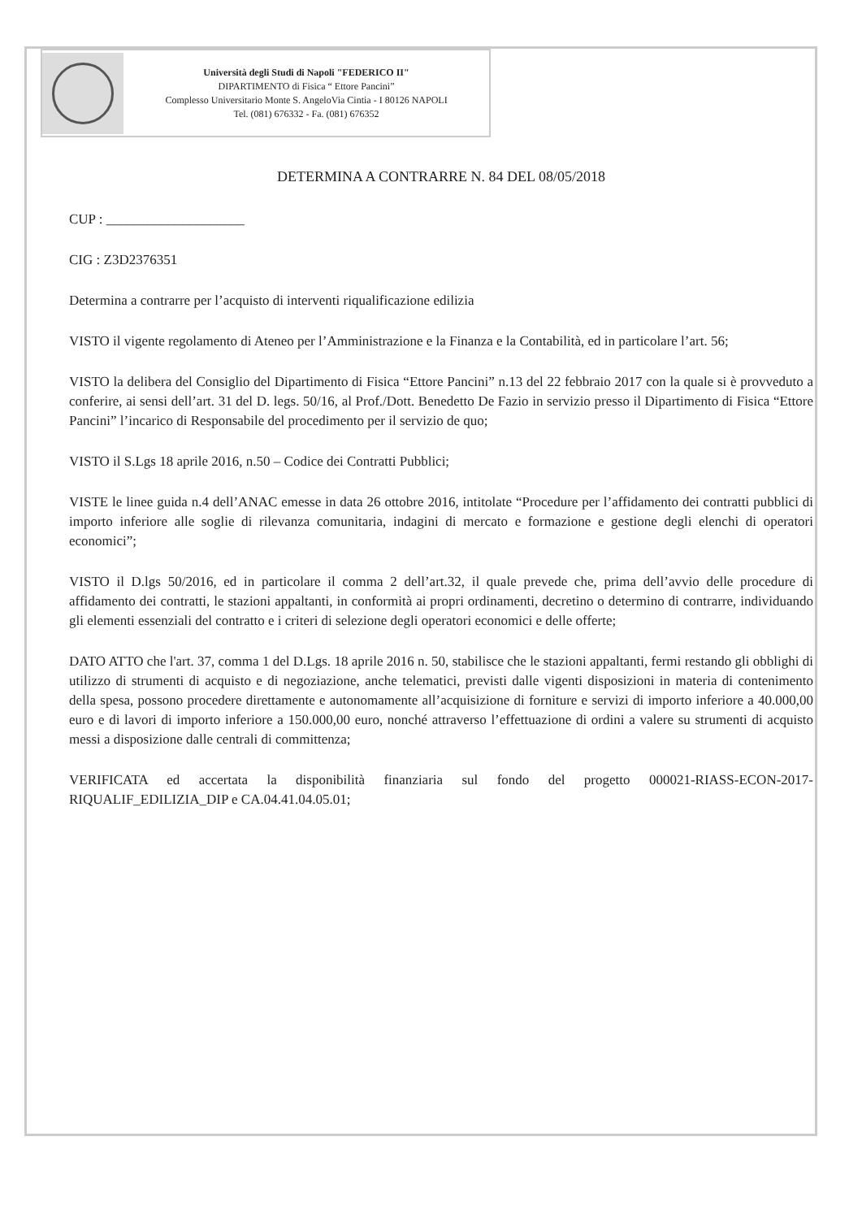Università degli Studi di Napoli "FEDERICO II"
DIPARTIMENTO di Fisica “ Ettore Pancini”
Complesso Universitario Monte S. AngeloVia Cintia - I 80126 NAPOLI
Tel. (081) 676332 - Fa. (081) 676352
DETERMINA A CONTRARRE N. 84 DEL 08/05/2018
CUP : ____________________
CIG : Z3D2376351
Determina a contrarre per l’acquisto di interventi riqualificazione edilizia
VISTO il vigente regolamento di Ateneo per l’Amministrazione e la Finanza e la Contabilità, ed in particolare l’art. 56;
VISTO la delibera del Consiglio del Dipartimento di Fisica “Ettore Pancini” n.13 del 22 febbraio 2017 con la quale si è provveduto a conferire, ai sensi dell’art. 31 del D. legs. 50/16, al Prof./Dott. Benedetto De Fazio in servizio presso il Dipartimento di Fisica “Ettore Pancini” l’incarico di Responsabile del procedimento per il servizio de quo;
VISTO il S.Lgs 18 aprile 2016, n.50 – Codice dei Contratti Pubblici;
VISTE le linee guida n.4 dell’ANAC emesse in data 26 ottobre 2016, intitolate “Procedure per l’affidamento dei contratti pubblici di importo inferiore alle soglie di rilevanza comunitaria, indagini di mercato e formazione e gestione degli elenchi di operatori economici”;
VISTO il D.lgs 50/2016, ed in particolare il comma 2 dell’art.32, il quale prevede che, prima dell’avvio delle procedure di affidamento dei contratti, le stazioni appaltanti, in conformità ai propri ordinamenti, decretino o determino di contrarre, individuando gli elementi essenziali del contratto e i criteri di selezione degli operatori economici e delle offerte;
DATO ATTO che l'art. 37, comma 1 del D.Lgs. 18 aprile 2016 n. 50, stabilisce che le stazioni appaltanti, fermi restando gli obblighi di utilizzo di strumenti di acquisto e di negoziazione, anche telematici, previsti dalle vigenti disposizioni in materia di contenimento della spesa, possono procedere direttamente e autonomamente all’acquisizione di forniture e servizi di importo inferiore a 40.000,00 euro e di lavori di importo inferiore a 150.000,00 euro, nonché attraverso l’effettuazione di ordini a valere su strumenti di acquisto messi a disposizione dalle centrali di committenza;
VERIFICATA ed accertata la disponibilità finanziaria sul fondo del progetto 000021-RIASS-ECON-2017-RIQUALIF_EDILIZIA_DIP e CA.04.41.04.05.01;